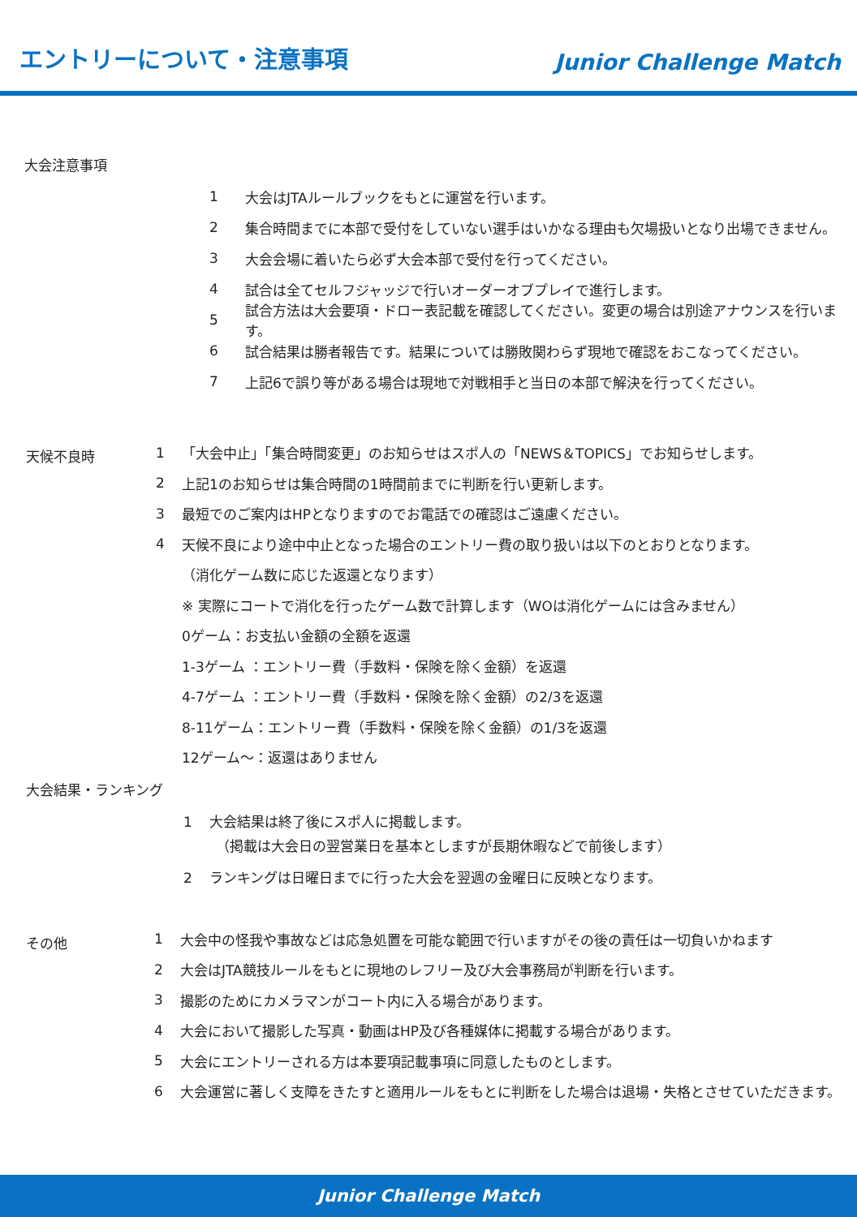エントリーについて・注意事項
Junior Challenge Match
大会注意事項
1 大会はJTAルールブックをもとに運営を行います。
2 集合時間までに本部で受付をしていない選手はいかなる理由も欠場扱いとなり出場できません。
3 大会会場に着いたら必ず大会本部で受付を行ってください。
4 試合は全てセルフジャッジで行いオーダーオブプレイで進行します。
5 試合方法は大会要項・ドロー表記載を確認してください。変更の場合は別途アナウンスを行います。
6 試合結果は勝者報告です。結果については勝敗関わらず現地で確認をおこなってください。
7 上記6で誤り等がある場合は現地で対戦相手と当日の本部で解決を行ってください。
天候不良時
1 「大会中止」「集合時間変更」のお知らせはスポ人の「NEWS＆TOPICS」でお知らせします。
2 上記1のお知らせは集合時間の1時間前までに判断を行い更新します。
3 最短でのご案内はHPとなりますのでお電話での確認はご遠慮ください。
4 天候不良により途中中止となった場合のエントリー費の取り扱いは以下のとおりとなります。
（消化ゲーム数に応じた返還となります）
※ 実際にコートで消化を行ったゲーム数で計算します（WOは消化ゲームには含みません）
0ゲーム：お支払い金額の全額を返還
1-3ゲーム ：エントリー費（手数料・保険を除く金額）を返還
4-7ゲーム ：エントリー費（手数料・保険を除く金額）の2/3を返還
8-11ゲーム：エントリー費（手数料・保険を除く金額）の1/3を返還
12ゲーム～：返還はありません
大会結果・ランキング
1 大会結果は終了後にスポ人に掲載します。
（掲載は大会日の翌営業日を基本としますが長期休暇などで前後します）
2 ランキングは日曜日までに行った大会を翌週の金曜日に反映となります。
その他
1 大会中の怪我や事故などは応急処置を可能な範囲で行いますがその後の責任は一切負いかねます
2 大会はJTA競技ルールをもとに現地のレフリー及び大会事務局が判断を行います。
3 撮影のためにカメラマンがコート内に入る場合があります。
4 大会において撮影した写真・動画はHP及び各種媒体に掲載する場合があります。
5 大会にエントリーされる方は本要項記載事項に同意したものとします。
6 大会運営に著しく支障をきたすと適用ルールをもとに判断をした場合は退場・失格とさせていただきます。
Junior Challenge Match